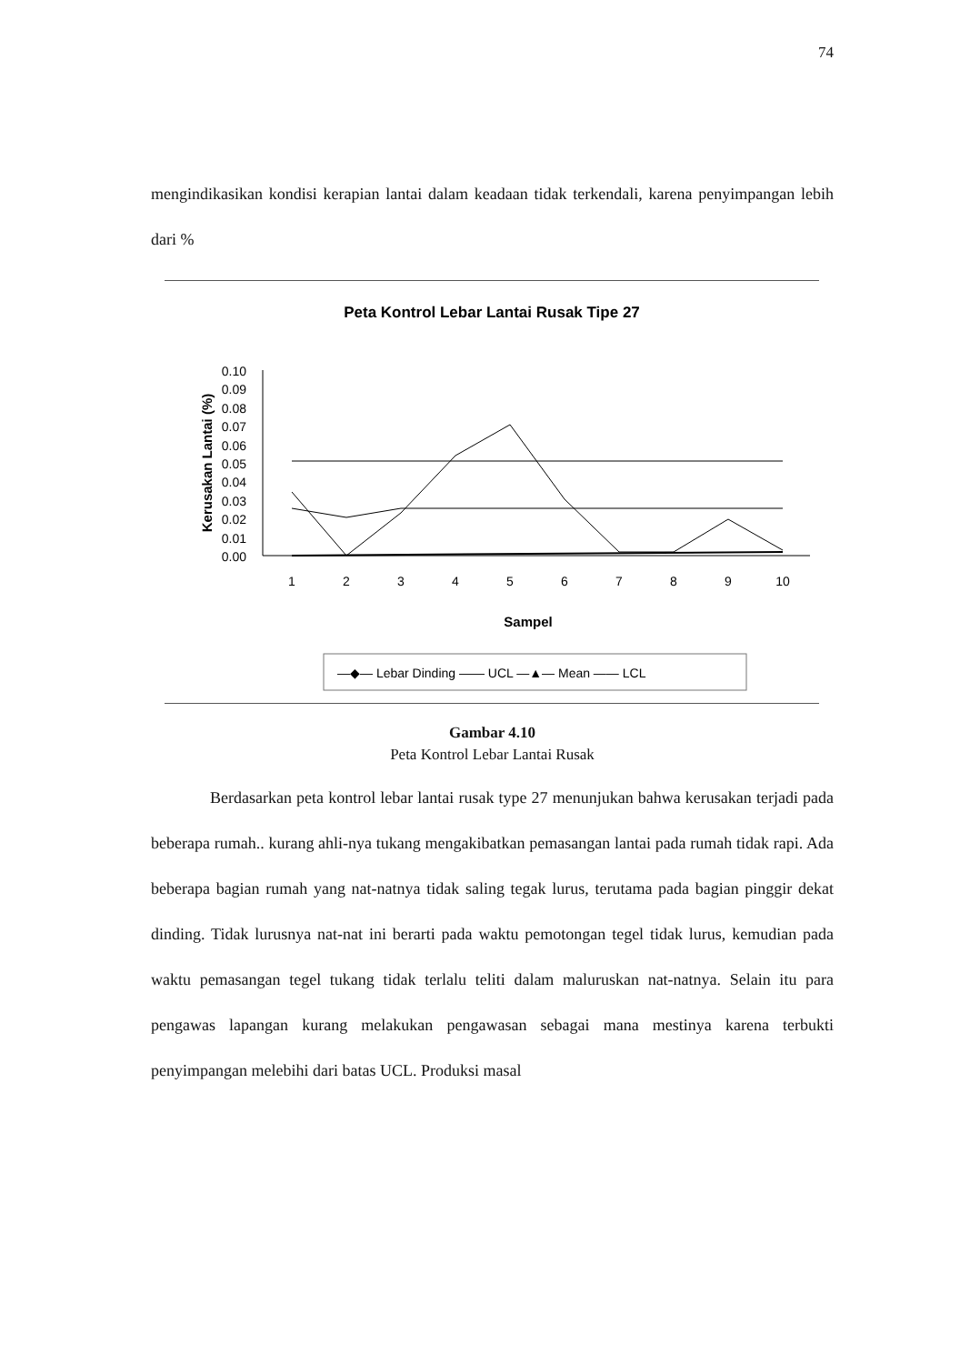74
mengindikasikan kondisi kerapian lantai dalam keadaan tidak terkendali, karena penyimpangan lebih dari %
Peta Kontrol Lebar Lantai Rusak Tipe 27
Kerusakan Lantai (%)
0.10
0.09
0.08
0.07
0.06
0.05
0.04
0.03
0.02
0.01
0.00
1
2
3
4
5
6
7
8
9
10
Sampel
—◆— Lebar Dinding —— UCL —▲— Mean —— LCL
Gambar 4.10
Peta Kontrol Lebar Lantai Rusak
Berdasarkan peta kontrol lebar lantai rusak type 27 menunjukan bahwa kerusakan terjadi pada beberapa rumah.. kurang ahli-nya tukang mengakibatkan pemasangan lantai pada rumah tidak rapi. Ada beberapa bagian rumah yang nat-natnya tidak saling tegak lurus, terutama pada bagian pinggir dekat dinding. Tidak lurusnya nat-nat ini berarti pada waktu pemotongan tegel tidak lurus, kemudian pada waktu pemasangan tegel tukang tidak terlalu teliti dalam maluruskan nat-natnya. Selain itu para pengawas lapangan kurang melakukan pengawasan sebagai mana mestinya karena terbukti penyimpangan melebihi dari batas UCL. Produksi masal